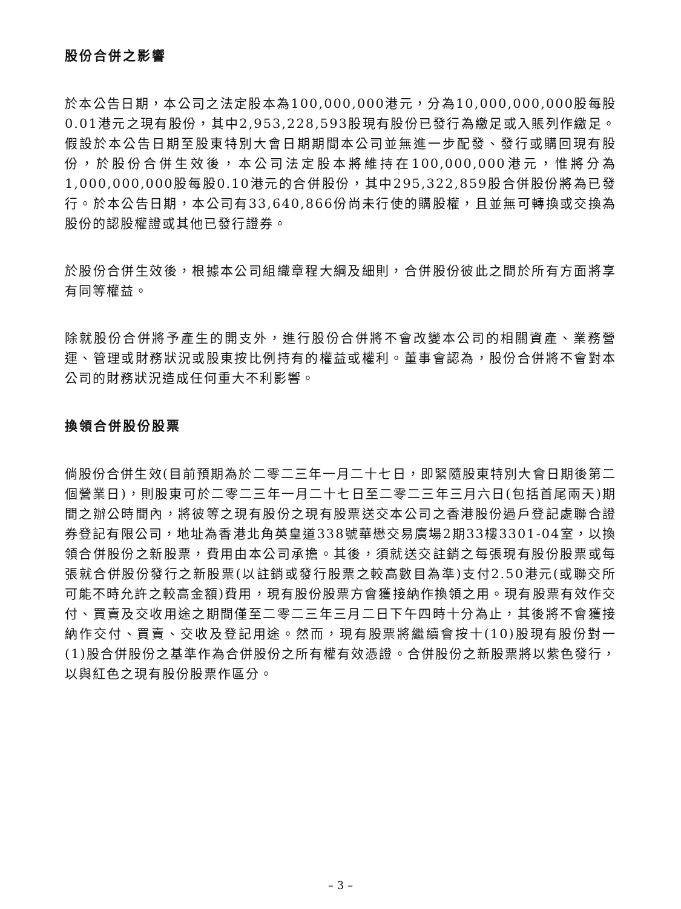股份合併之影響
於本公告日期，本公司之法定股本為100,000,000港元，分為10,000,000,000股每股0.01港元之現有股份，其中2,953,228,593股現有股份已發行為繳足或入賬列作繳足。假設於本公告日期至股東特別大會日期期間本公司並無進一步配發、發行或購回現有股份，於股份合併生效後，本公司法定股本將維持在100,000,000港元，惟將分為1,000,000,000股每股0.10港元的合併股份，其中295,322,859股合併股份將為已發行。於本公告日期，本公司有33,640,866份尚未行使的購股權，且並無可轉換或交換為股份的認股權證或其他已發行證券。
於股份合併生效後，根據本公司組織章程大綱及細則，合併股份彼此之間於所有方面將享有同等權益。
除就股份合併將予產生的開支外，進行股份合併將不會改變本公司的相關資產、業務營運、管理或財務狀況或股東按比例持有的權益或權利。董事會認為，股份合併將不會對本公司的財務狀況造成任何重大不利影響。
換領合併股份股票
倘股份合併生效(目前預期為於二零二三年一月二十七日，即緊隨股東特別大會日期後第二個營業日)，則股東可於二零二三年一月二十七日至二零二三年三月六日(包括首尾兩天)期間之辦公時間內，將彼等之現有股份之現有股票送交本公司之香港股份過戶登記處聯合證券登記有限公司，地址為香港北角英皇道338號華懋交易廣場2期33樓3301-04室，以換領合併股份之新股票，費用由本公司承擔。其後，須就送交註銷之每張現有股份股票或每張就合併股份發行之新股票(以註銷或發行股票之較高數目為準)支付2.50港元(或聯交所可能不時允許之較高金額)費用，現有股份股票方會獲接納作換領之用。現有股票有效作交付、買賣及交收用途之期間僅至二零二三年三月二日下午四時十分為止，其後將不會獲接納作交付、買賣、交收及登記用途。然而，現有股票將繼續會按十(10)股現有股份對一(1)股合併股份之基準作為合併股份之所有權有效憑證。合併股份之新股票將以紫色發行，以與紅色之現有股份股票作區分。
– 3 –